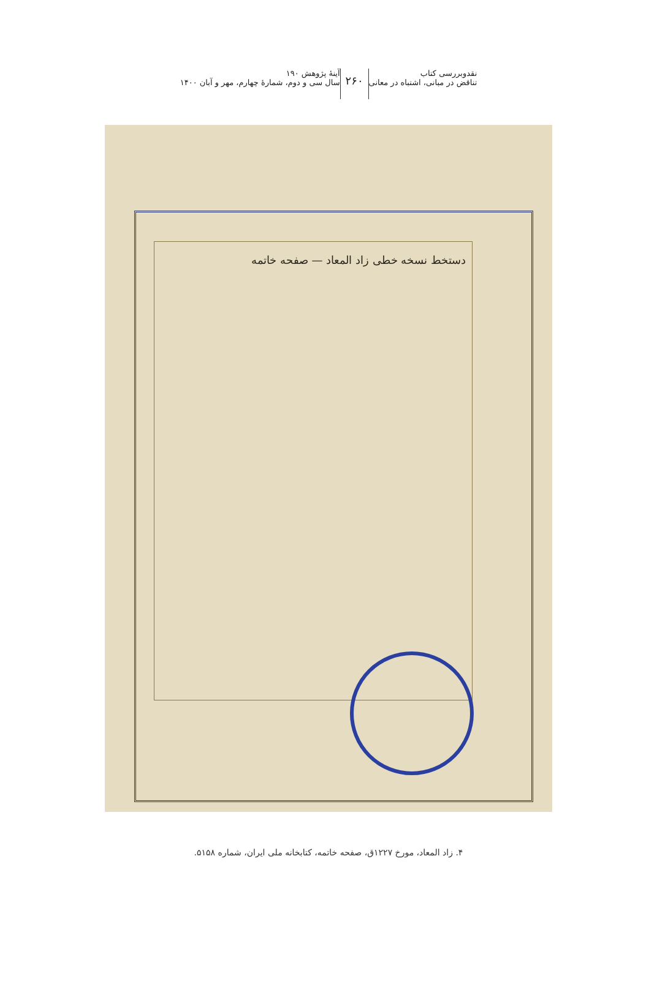نقدوبررسی کتاب
تناقض در مبانی، اشتباه در معانی
۲۶۰
آینۀ پژوهش ۱۹۰
سال سی و دوم، شمارۀ چهارم، مهر و آبان ۱۴۰۰
دستخط نسخه خطی زاد المعاد — صفحه خاتمه
۴. زاد المعاد، مورخ ۱۲۲۷ق، صفحه خاتمه، کتابخانه ملی ایران، شماره ۵۱۵۸.